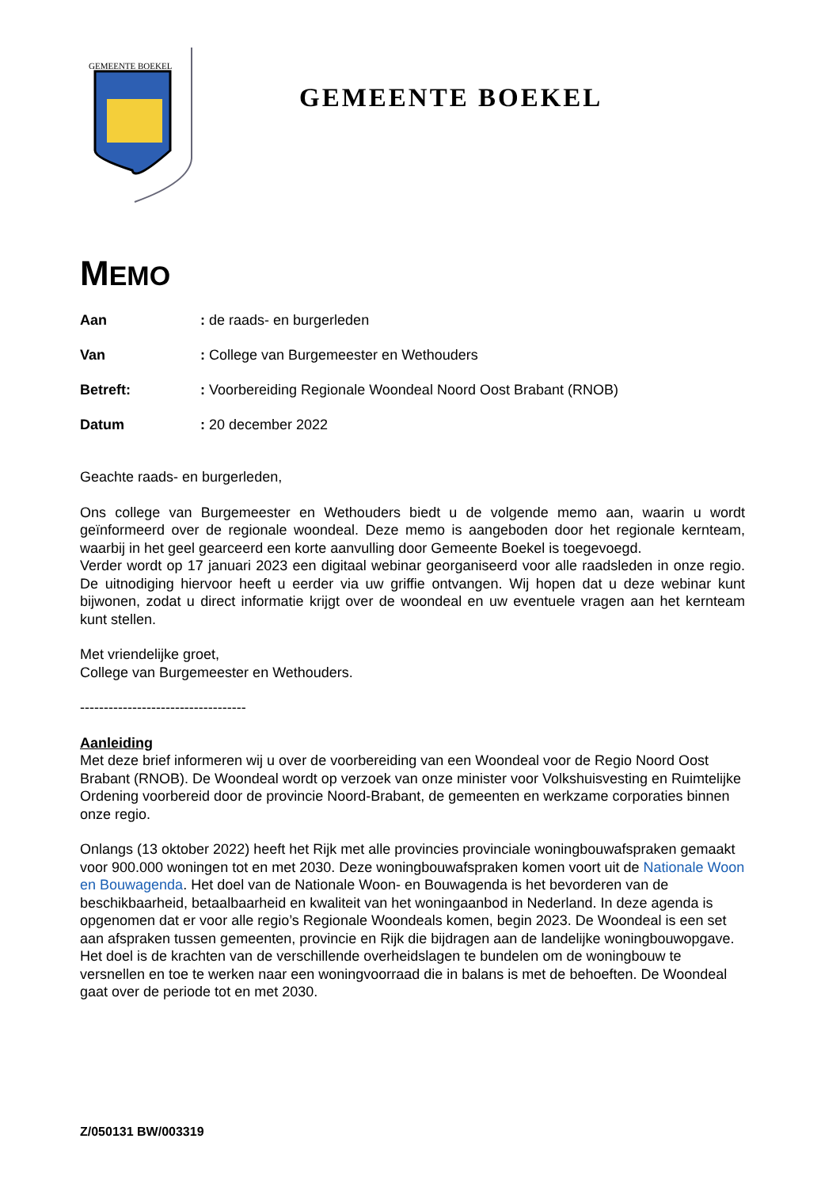GEMEENTE BOEKEL
GEMEENTE BOEKEL
MEMO
Aan: de raads- en burgerleden
Van: College van Burgemeester en Wethouders
Betreft:: Voorbereiding Regionale Woondeal Noord Oost Brabant (RNOB)
Datum: 20 december 2022
Geachte raads- en burgerleden,
Ons college van Burgemeester en Wethouders biedt u de volgende memo aan, waarin u wordt geïnformeerd over de regionale woondeal. Deze memo is aangeboden door het regionale kernteam, waarbij in het geel gearceerd een korte aanvulling door Gemeente Boekel is toegevoegd.
Verder wordt op 17 januari 2023 een digitaal webinar georganiseerd voor alle raadsleden in onze regio. De uitnodiging hiervoor heeft u eerder via uw griffie ontvangen. Wij hopen dat u deze webinar kunt bijwonen, zodat u direct informatie krijgt over de woondeal en uw eventuele vragen aan het kernteam kunt stellen.
Met vriendelijke groet,
College van Burgemeester en Wethouders.
-----------------------------------
Aanleiding
Met deze brief informeren wij u over de voorbereiding van een Woondeal voor de Regio Noord Oost Brabant (RNOB). De Woondeal wordt op verzoek van onze minister voor Volkshuisvesting en Ruimtelijke Ordening voorbereid door de provincie Noord-Brabant, de gemeenten en werkzame corporaties binnen onze regio.
Onlangs (13 oktober 2022) heeft het Rijk met alle provincies provinciale woningbouwafspraken gemaakt voor 900.000 woningen tot en met 2030. Deze woningbouwafspraken komen voort uit de Nationale Woon en Bouwagenda. Het doel van de Nationale Woon- en Bouwagenda is het bevorderen van de beschikbaarheid, betaalbaarheid en kwaliteit van het woningaanbod in Nederland. In deze agenda is opgenomen dat er voor alle regio’s Regionale Woondeals komen, begin 2023. De Woondeal is een set aan afspraken tussen gemeenten, provincie en Rijk die bijdragen aan de landelijke woningbouwopgave. Het doel is de krachten van de verschillende overheidslagen te bundelen om de woningbouw te versnellen en toe te werken naar een woningvoorraad die in balans is met de behoeften. De Woondeal gaat over de periode tot en met 2030.
Z/050131 BW/003319